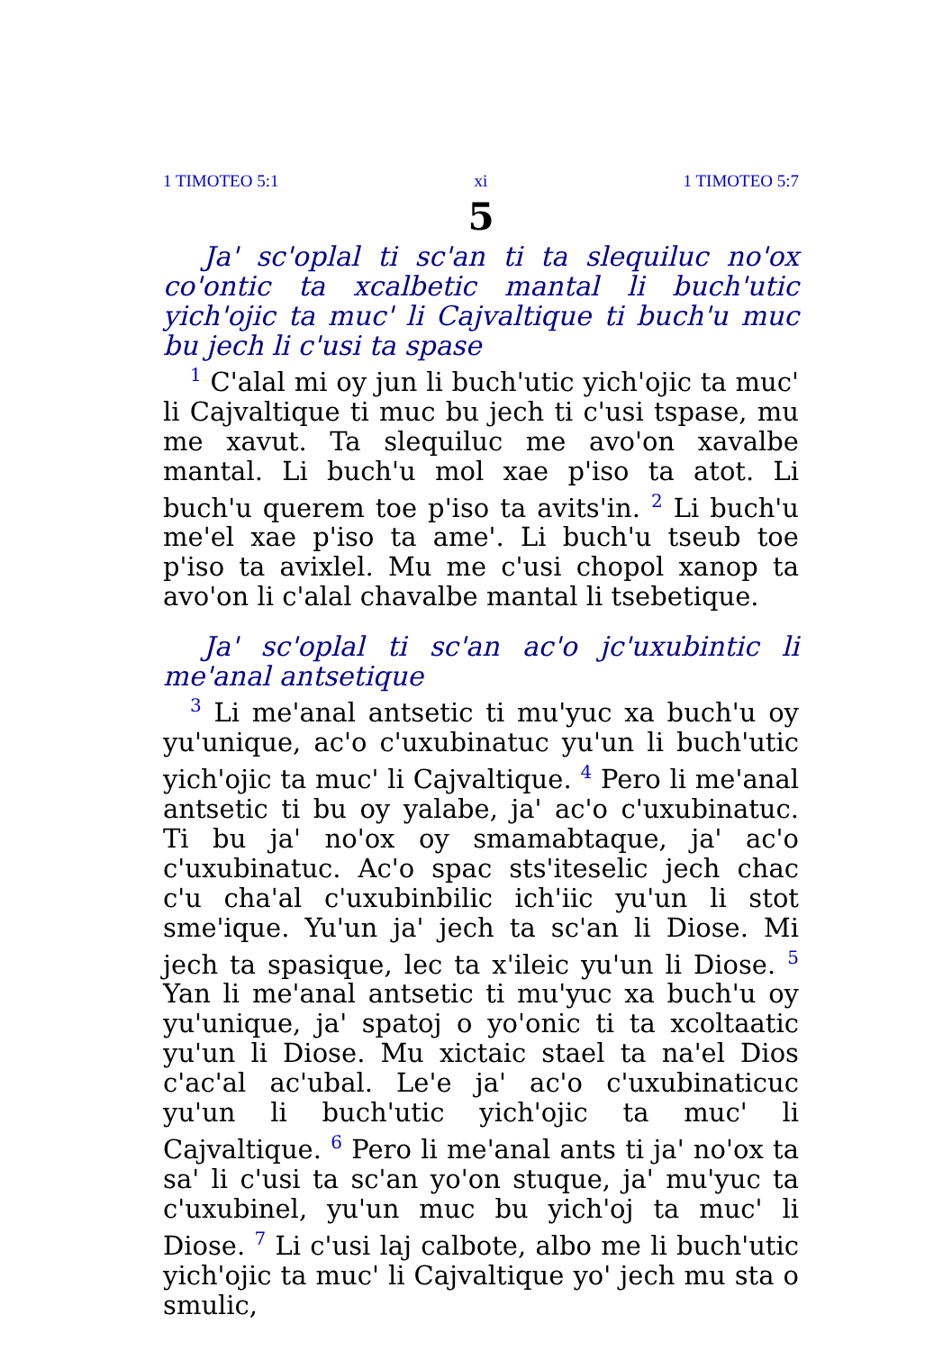1 TIMOTEO 5:1 xi 1 TIMOTEO 5:7
5
Ja' sc'oplal ti sc'an ti ta slequiluc no'ox co'ontic ta xcalbetic mantal li buch'utic yich'ojic ta muc' li Cajvaltique ti buch'u muc bu jech li c'usi ta spase
<sup>1</sup> C'alal mi oy jun li buch'utic yich'ojic ta muc' li Cajvaltique ti muc bu jech ti c'usi tspase, mu me xavut. Ta slequiluc me avo'on xavalbe mantal. Li buch'u mol xae p'iso ta atot. Li buch'u querem toe p'iso ta avits'in. <sup>2</sup> Li buch'u me'el xae p'iso ta ame'. Li buch'u tseub toe p'iso ta avixlel. Mu me c'usi chopol xanop ta avo'on li c'alal chavalbe mantal li tsebetique.
Ja' sc'oplal ti sc'an ac'o jc'uxubintic li me'anal antsetique
<sup>3</sup> Li me'anal antsetic ti mu'yuc xa buch'u oy yu'unique, ac'o c'uxubinatuc yu'un li buch'utic yich'ojic ta muc' li Cajvaltique. <sup>4</sup> Pero li me'anal antsetic ti bu oy yalabe, ja' ac'o c'uxubinatuc. Ti bu ja' no'ox oy smamabtaque, ja' ac'o c'uxubinatuc. Ac'o spac sts'iteselic jech chac c'u cha'al c'uxubinbilic ich'iic yu'un li stot sme'ique. Yu'un ja' jech ta sc'an li Diose. Mi jech ta spasique, lec ta x'ileic yu'un li Diose. <sup>5</sup> Yan li me'anal antsetic ti mu'yuc xa buch'u oy yu'unique, ja' spatoj o yo'onic ti ta xcoltaatic yu'un li Diose. Mu xictaic stael ta na'el Dios c'ac'al ac'ubal. Le'e ja' ac'o c'uxubinaticuc yu'un li buch'utic yich'ojic ta muc' li Cajvaltique. <sup>6</sup> Pero li me'anal ants ti ja' no'ox ta sa' li c'usi ta sc'an yo'on stuque, ja' mu'yuc ta c'uxubinel, yu'un muc bu yich'oj ta muc' li Diose. <sup>7</sup> Li c'usi laj calbote, albo me li buch'utic yich'ojic ta muc' li Cajvaltique yo' jech mu sta o smulic,